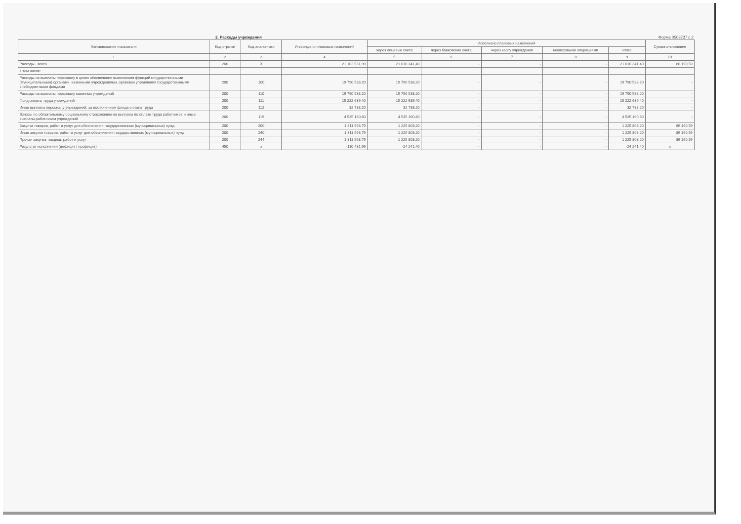2. Расходы учреждения Форма 0503737 с.2
| Наименование показателя | Код стро-ки | Код анали-тики | Утверждено плановых назначений | Исполнено плановых назначений | | | | | Сумма отклонения |
| --- | --- | --- | --- | --- | --- | --- | --- | --- | --- |
| | | | | через лицевые счета | через банковские счета | через кассу учреждения | некассовыми операциями | итого | |
| 1 | 2 | 3 | 4 | 5 | 6 | 7 | 8 | 9 | 10 |
| Расходы - всего | 200 | X | 21 102 531,99 | 21 016 341,40 | - | - | - | 21 016 341,40 | 86 190,59 |
| в том числе: | | | | | | | | | |
| Расходы на выплаты персоналу в целях обеспечения выполнения функций государственными (муниципальными) органами, казенными учреждениями, органами управления государственными внебюджетными фондами | 200 | 100 | 19 790 538,20 | 19 790 538,20 | - | - | - | 19 790 538,20 | - |
| Расходы на выплаты персоналу казенных учреждений | 200 | 110 | 19 790 538,20 | 19 790 538,20 | - | - | - | 19 790 538,20 | - |
| Фонд оплаты труда учреждений | 200 | 111 | 15 222 639,40 | 15 222 639,40 | - | - | - | 15 222 639,40 | - |
| Иные выплаты персоналу учреждений, за исключением фонда оплаты труда | 200 | 112 | 32 738,20 | 32 738,20 | - | - | - | 32 738,20 | - |
| Взносы по обязательному социальному страхованию на выплаты по оплате труда работников и иные выплаты работникам учреждений | 200 | 119 | 4 535 160,60 | 4 535 160,60 | - | - | - | 4 535 160,60 | - |
| Закупка товаров, работ и услуг для обеспечения государственных (муниципальных) нужд | 200 | 200 | 1 311 993,79 | 1 225 803,20 | - | - | - | 1 225 803,20 | 86 190,59 |
| Иные закупки товаров, работ и услуг для обеспечения государственных (муниципальных) нужд | 200 | 240 | 1 311 993,79 | 1 225 803,20 | - | - | - | 1 225 803,20 | 86 190,59 |
| Прочая закупка товаров, работ и услуг | 200 | 244 | 1 311 993,79 | 1 225 803,20 | - | - | - | 1 225 803,20 | 86 190,59 |
| Результат исполнения (дефицит / профицит) | 450 | x | -110 431,99 | -24 241,40 | - | - | - | -24 241,40 | x |